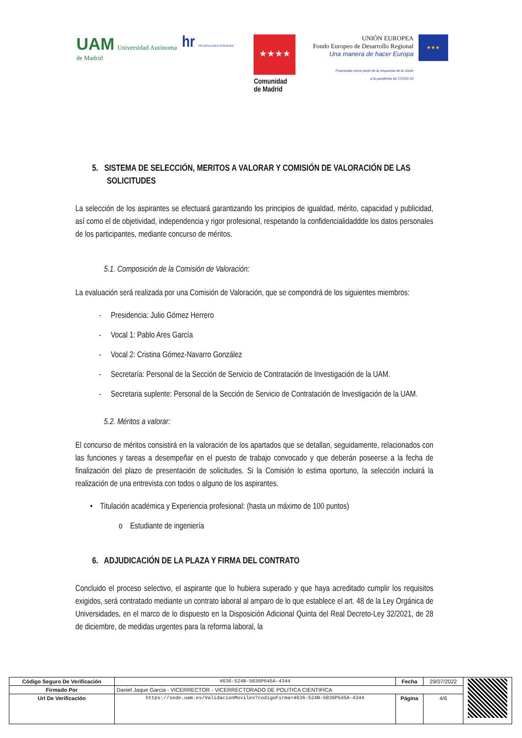UAM Universidad Autónoma
de Madrid
hr HR EXCELLENCE IN RESEARC
★★★★
Comunidad
de Madrid
UNIÓN EUROPEA
Fondo Europeo de Desarrollo Regional
Una manera de hacer Europa
Financiado como parte de la respuesta de la Unión
a la pandemia de COVID-19
★★★
5. SISTEMA DE SELECCIÓN, MERITOS A VALORAR Y COMISIÓN DE VALORACIÓN DE LAS SOLICITUDES
La selección de los aspirantes se efectuará garantizando los principios de igualdad, mérito, capacidad y publicidad, así como el de objetividad, independencia y rigor profesional, respetando la confidencialidaddde los datos personales de los participantes, mediante concurso de méritos.
5.1. Composición de la Comisión de Valoración:
La evaluación será realizada por una Comisión de Valoración, que se compondrá de los siguientes miembros:
- Presidencia: Julio Gómez Herrero
- Vocal 1: Pablo Ares García
- Vocal 2: Cristina Gómez-Navarro González
- Secretaría: Personal de la Sección de Servicio de Contratación de Investigación de la UAM.
- Secretaria suplente: Personal de la Sección de Servicio de Contratación de Investigación de la UAM.
5.2. Méritos a valorar:
El concurso de méritos consistirá en la valoración de los apartados que se detallan, seguidamente, relacionados con las funciones y tareas a desempeñar en el puesto de trabajo convocado y que deberán poseerse a la fecha de finalización del plazo de presentación de solicitudes. Si la Comisión lo estima oportuno, la selección incluirá la realización de una entrevista con todos o alguno de los aspirantes.
• Titulación académica y Experiencia profesional: (hasta un máximo de 100 puntos)
o Estudiante de ingeniería
6. ADJUDICACIÓN DE LA PLAZA Y FIRMA DEL CONTRATO
Concluido el proceso selectivo, el aspirante que lo hubiera superado y que haya acreditado cumplir los requisitos exigidos, será contratado mediante un contrato laboral al amparo de lo que establece el art. 48 de la Ley Orgánica de Universidades, en el marco de lo dispuesto en la Disposición Adicional Quinta del Real Decreto-Ley 32/2021, de 28 de diciembre, de medidas urgentes para la reforma laboral, la
| Código Seguro De Verificación | 4636-524B-5036P645A-4344 | Fecha | 29/07/2022 | |
| Firmado Por | Daniel Jaque Garcia - VICERRECTOR - VICERRECTORADO DE POLITICA CIENTIFICA | | | |
| Url De Verificación | https://sede.uam.es/ValidacionMoviles?codigoFirma=4636-524B-5036P645A-4344 | Página | 4/6 | |